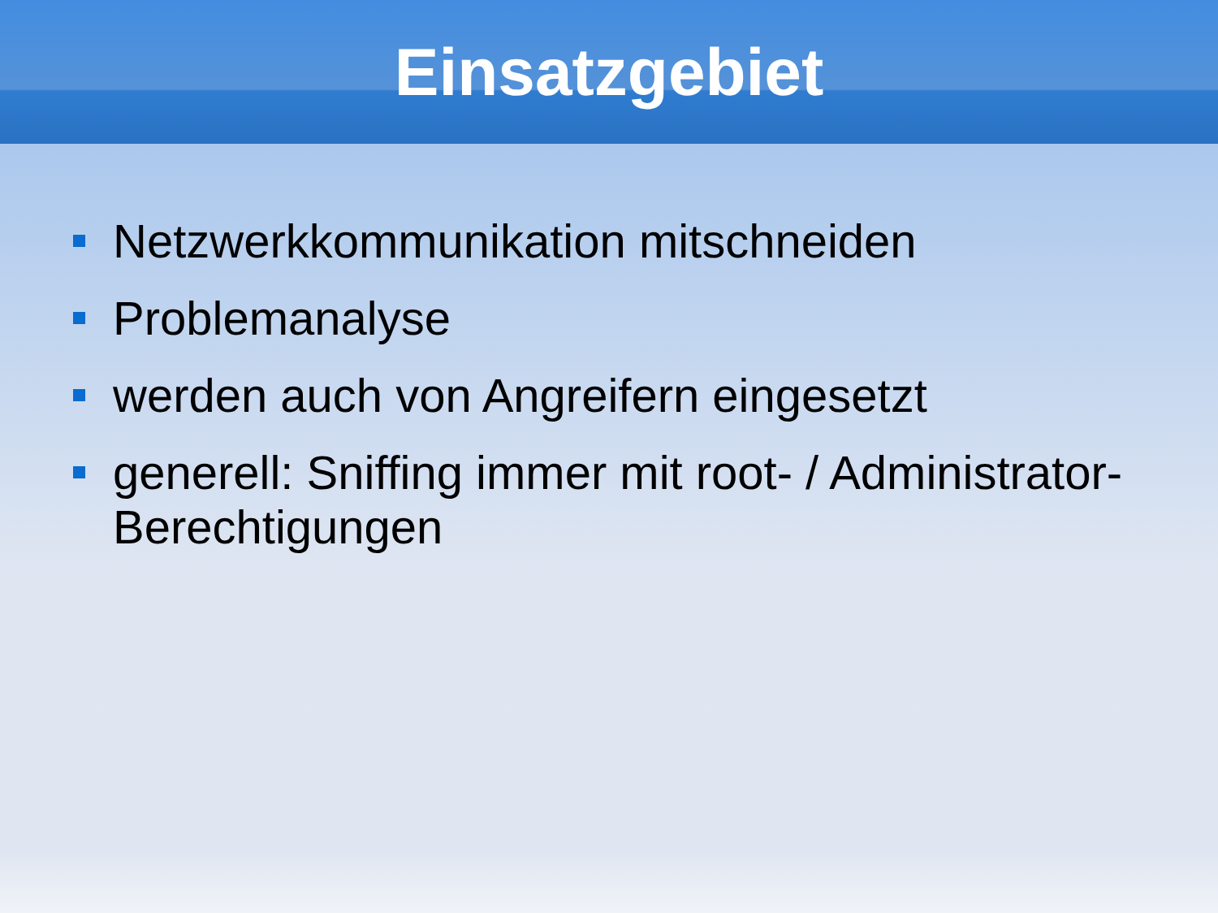Einsatzgebiet
Netzwerkkommunikation mitschneiden
Problemanalyse
werden auch von Angreifern eingesetzt
generell: Sniffing immer mit root- / Administrator-Berechtigungen